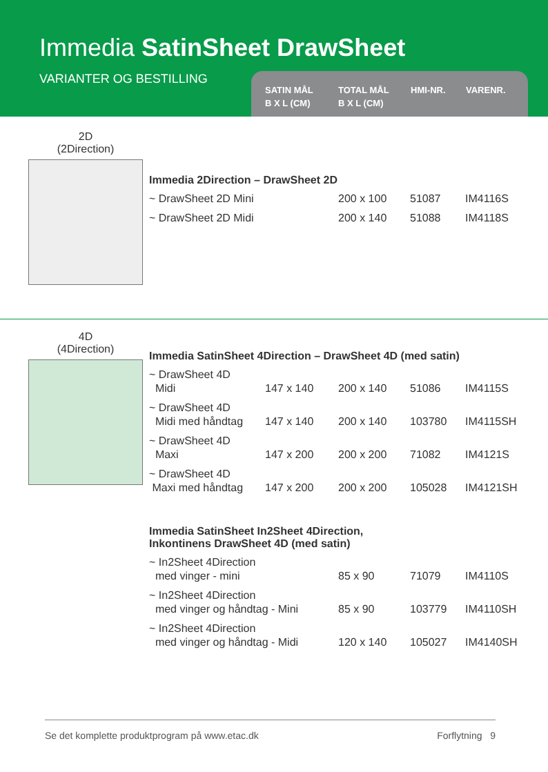Immedia SatinSheet DrawSheet
VARIANTER OG BESTILLING
SATIN MÅL
B X L (CM)
TOTAL MÅL
B X L (CM)
HMI-NR. VARENR.
2D
(2Direction)
Immedia 2Direction – DrawSheet 2D
| ~ DrawSheet 2D Mini | | 200 x 100 | 51087 | IM4116S |
| ~ DrawSheet 2D Midi | | 200 x 140 | 51088 | IM4118S |
4D
(4Direction)
Immedia SatinSheet 4Direction – DrawSheet 4D (med satin)
| ~ DrawSheet 4D Midi | 147 x 140 | 200 x 140 | 51086 | IM4115S |
| ~ DrawSheet 4D Midi med håndtag | 147 x 140 | 200 x 140 | 103780 | IM4115SH |
| ~ DrawSheet 4D Maxi | 147 x 200 | 200 x 200 | 71082 | IM4121S |
| ~ DrawSheet 4D Maxi med håndtag | 147 x 200 | 200 x 200 | 105028 | IM4121SH |
Immedia SatinSheet In2Sheet 4Direction,
Inkontinens DrawSheet 4D (med satin)
| ~ In2Sheet 4Direction med vinger - mini | 85 x 90 | 71079 | IM4110S |
| ~ In2Sheet 4Direction med vinger og håndtag - Mini | 85 x 90 | 103779 | IM4110SH |
| ~ In2Sheet 4Direction med vinger og håndtag - Midi | 120 x 140 | 105027 | IM4140SH |
Se det komplette produktprogram på www.etac.dk Forflytning 9